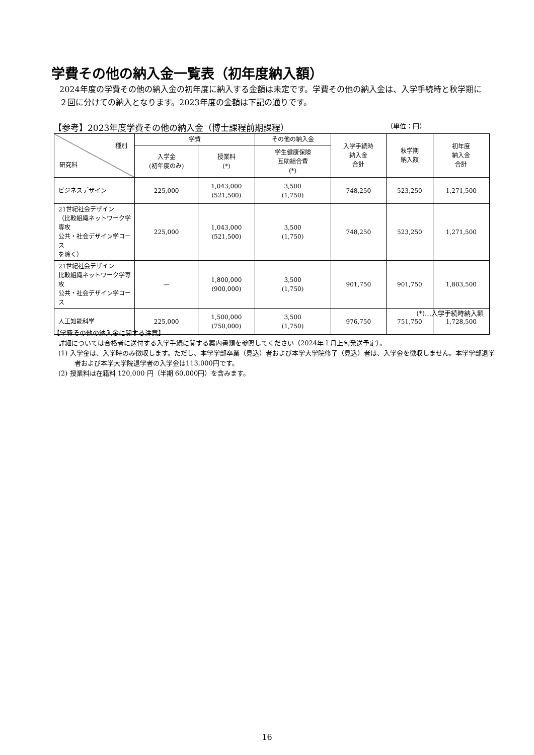学費その他の納入金一覧表（初年度納入額）
2024年度の学費その他の納入金の初年度に納入する金額は未定です。学費その他の納入金は、入学手続時と秋学期に２回に分けての納入となります。2023年度の金額は下記の通りです。
【参考】2023年度学費その他の納入金（博士課程前期課程） （単位：円）
| 種別 研究科 | 学費 | | その他の納入金 | 入学手続時 納入金 合計 | 秋学期 納入額 | 初年度 納入金 合計 |
| --- | --- | --- | --- | --- | --- | --- |
| | 入学金 (初年度のみ) | 授業料 (*) | 学生健康保険 互助組合費 (*) | | | |
| ビジネスデザイン | 225,000 | 1,043,000 (521,500) | 3,500 (1,750) | 748,250 | 523,250 | 1,271,500 |
| 21世紀社会デザイン （比較組織ネットワーク学専攻 公共・社会デザイン学コース を除く） | 225,000 | 1,043,000 (521,500) | 3,500 (1,750) | 748,250 | 523,250 | 1,271,500 |
| 21世紀社会デザイン 比較組織ネットワーク学専攻 公共・社会デザイン学コース | — | 1,800,000 (900,000) | 3,500 (1,750) | 901,750 | 901,750 | 1,803,500 |
| 人工知能科学 | 225,000 | 1,500,000 (750,000) | 3,500 (1,750) | 976,750 | 751,750 | 1,728,500 |
(*)…入学手続時納入額
【学費その他の納入金に関する注意】
詳細については合格者に送付する入学手続に関する案内書類を参照してください（2024年１月上旬発送予定）。
(1) 入学金は、入学時のみ徴収します。ただし、本学学部卒業（見込）者および本学大学院修了（見込）者は、入学金を徴収しません。本学学部退学者および本学大学院退学者の入学金は113,000円です。
(2) 授業料は在籍料 120,000 円（半期 60,000円）を含みます。
16